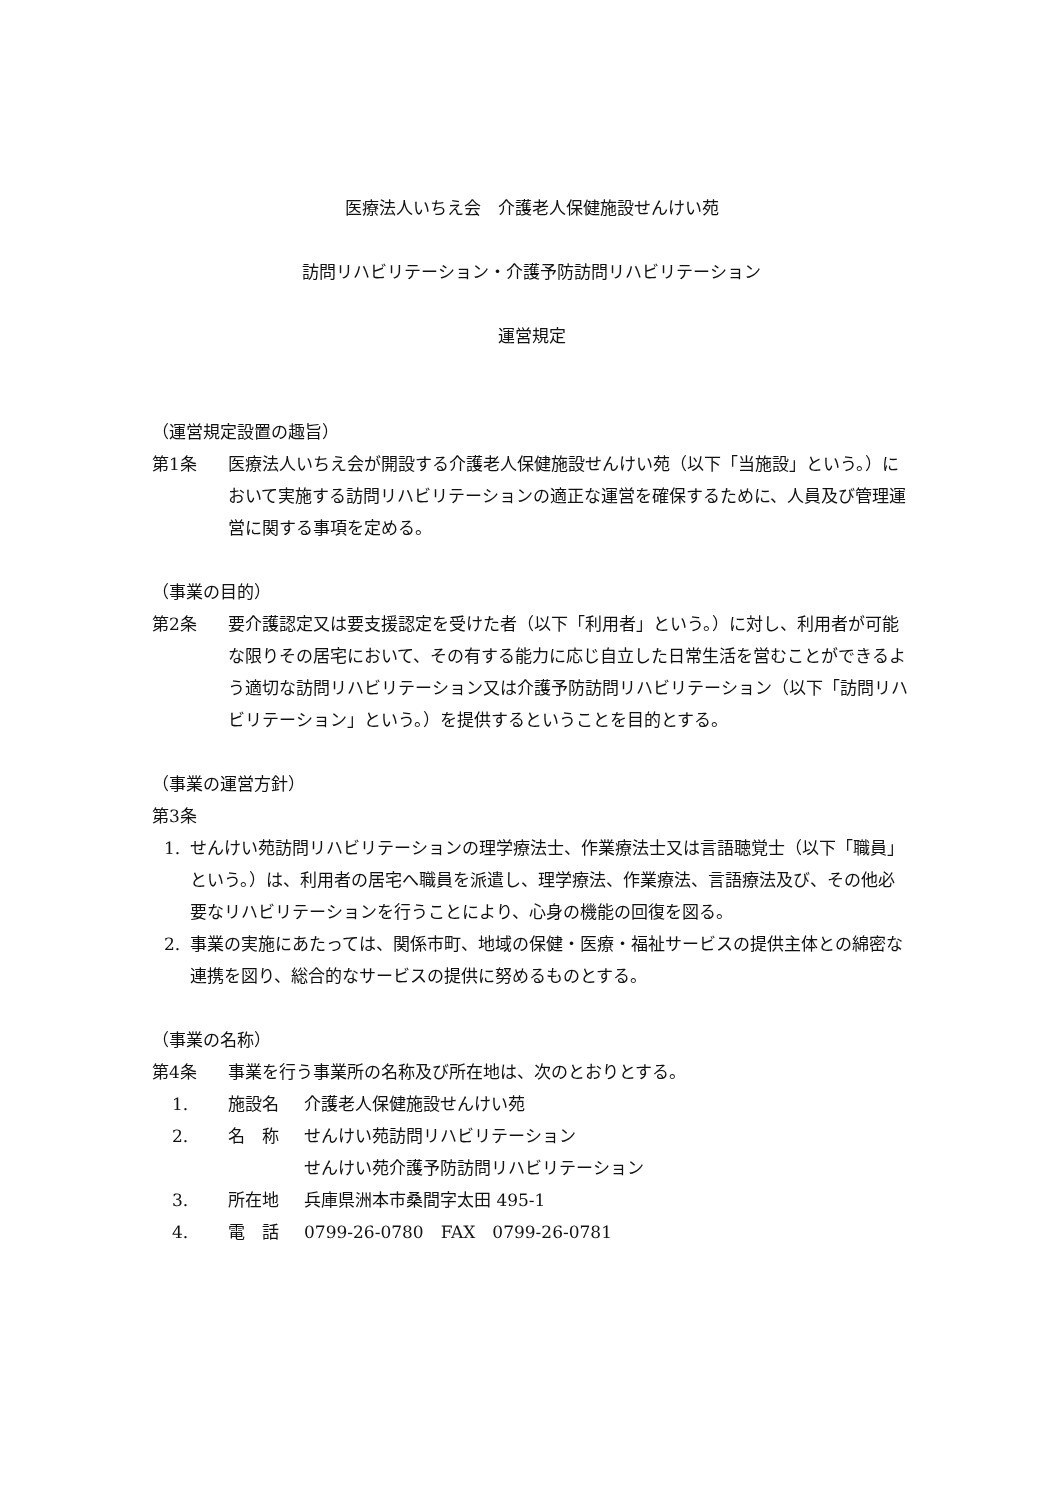医療法人いちえ会　介護老人保健施設せんけい苑
訪問リハビリテーション・介護予防訪問リハビリテーション
運営規定
（運営規定設置の趣旨）
第1条 医療法人いちえ会が開設する介護老人保健施設せんけい苑（以下「当施設」という。）において実施する訪問リハビリテーションの適正な運営を確保するために、人員及び管理運営に関する事項を定める。
（事業の目的）
第2条 要介護認定又は要支援認定を受けた者（以下「利用者」という。）に対し、利用者が可能な限りその居宅において、その有する能力に応じ自立した日常生活を営むことができるよう適切な訪問リハビリテーション又は介護予防訪問リハビリテーション（以下「訪問リハビリテーション」という。）を提供するということを目的とする。
（事業の運営方針）
第3条
1. せんけい苑訪問リハビリテーションの理学療法士、作業療法士又は言語聴覚士（以下「職員」という。）は、利用者の居宅へ職員を派遣し、理学療法、作業療法、言語療法及び、その他必要なリハビリテーションを行うことにより、心身の機能の回復を図る。
2. 事業の実施にあたっては、関係市町、地域の保健・医療・福祉サービスの提供主体との綿密な連携を図り、総合的なサービスの提供に努めるものとする。
（事業の名称）
第4条 事業を行う事業所の名称及び所在地は、次のとおりとする。
1. 施設名 介護老人保健施設せんけい苑
2. 名　称 せんけい苑訪問リハビリテーション
せんけい苑介護予防訪問リハビリテーション
3. 所在地 兵庫県洲本市桑間字太田 495-1
4. 電　話 0799-26-0780　FAX　0799-26-0781